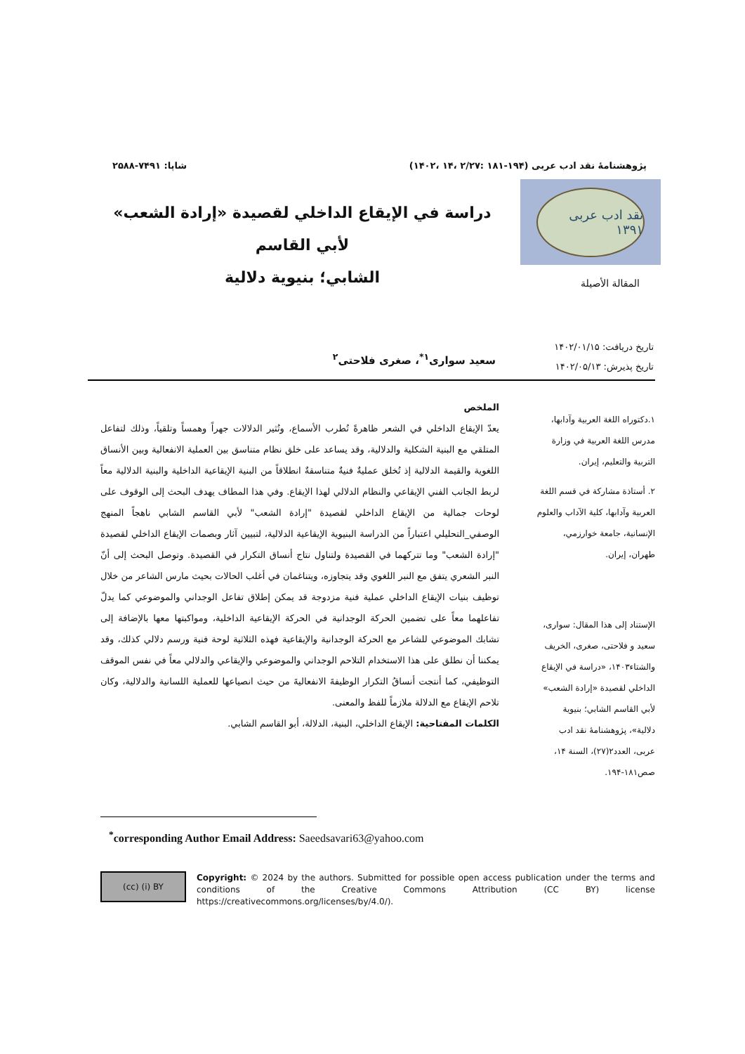پژوهشنامۀ نقد ادب عربی (۱۹۴-۱۸۱ :۲/۲۷ ،۱۴ ،۱۴۰۲) شاپا: ۷۴۹۱-۲۵۸۸
نقد ادب عربی ۱۳۹۱
دراسة في الإيقاع الداخلي لقصيدة «إرادة الشعب» لأبي القاسم
الشابي؛ بنيوية دلالية
المقالة الأصيلة
تاریخ دریافت: ۱۴۰۲/۰۱/۱۵
تاریخ پذیرش: ۱۴۰۲/۰۵/۱۳
سعید سواری<sup>۱*</sup>، صغری فلاحتی<sup>۲</sup>
۱.دكتوراه اللغة العربية وآدابها، مدرس اللغة العربية في وزارة التربية والتعليم، إيران.
۲. أستاذة مشاركة في قسم اللغة العربية وآدابها، كلية الآداب والعلوم الإنسانية، جامعة خوارزمي، طهران، إيران.
الإستناد إلى هذا المقال: سواری، سعید و فلاحتی، صغری، الخریف والشتاء۱۴۰۳، «دراسة في الإيقاع الداخلي لقصيدة «إرادة الشعب» لأبي القاسم الشابي؛ بنيوية دلالية»، پژوهشنامۀ نقد ادب عربی، العدد۲(۲۷)، السنة ۱۴، صص۱۸۱-۱۹۴.
الملخص
يعدّ الإيقاع الداخلي في الشعر ظاهرةً تُطرب الأسماع، وتُثير الدلالات جهراً وهمساً وتلقياً، وذلك لتفاعل المتلقي مع البنية الشكلية والدلالية، وقد يساعد على خلق نظام متناسق بين العملية الانفعالية وبين الأنساق اللغوية والقيمة الدلالية إذ تُخلق عمليةٌ فنيةٌ متناسقةٌ انطلاقاً من البنية الإيقاعية الداخلية والبنية الدلالية معاً لربط الجانب الفني الإيقاعي والنظام الدلالي لهذا الإيقاع. وفي هذا المطاف يهدف البحث إلى الوقوف على لوحات جمالية من الإيقاع الداخلي لقصيدة "إرادة الشعب" لأبي القاسم الشابي ناهجاً المنهج الوصفي_التحليلي اعتباراً من الدراسة البنيوية الإيقاعية الدلالية، لتبيين آثار وبصمات الإيقاع الداخلي لقصيدة "إرادة الشعب" وما تتركهما في القصيدة ولتناول نتاج أنساق التكرار في القصيدة. وتوصل البحث إلى أنّ النبر الشعري يتفق مع النبر اللغوي وقد يتجاوزه، ويتناغمان في أغلب الحالات بحيث مارس الشاعر من خلال توظيف بنيات الإيقاع الداخلي عملية فنية مزدوجة قد يمكن إطلاق تفاعل الوجداني والموضوعي كما يدلّ تفاعلهما معاً على تضمين الحركة الوجدانية في الحركة الإيقاعية الداخلية، ومواكبتها معها بالإضافة إلى تشابك الموضوعي للشاعر مع الحركة الوجدانية والإيقاعية فهذه الثلاثية لوحة فنية ورسم دلالي كذلك، وقد يمكننا أن نطلق على هذا الاستخدام التلاحم الوجداني والموضوعي والإيقاعي والدلالي معاً في نفس الموقف التوظيفي، كما أنتجت أنساقُ التكرار الوظيفةَ الانفعاليةَ من حيث انصياعها للعملية اللسانية والدلالية، وكان تلاحم الإيقاع مع الدلالة ملازماً للفظ والمعنى.
الكلمات المفتاحية: الإيقاع الداخلي، البنية، الدلالة، أبو القاسم الشابي.
<sup>*</sup> corresponding Author Email Address: Saeedsavari63@yahoo.com
(cc) (i) BY
Copyright: © 2024 by the authors. Submitted for possible open access publication under the terms and conditions of the Creative Commons Attribution (CC BY) license https://creativecommons.org/licenses/by/4.0/).